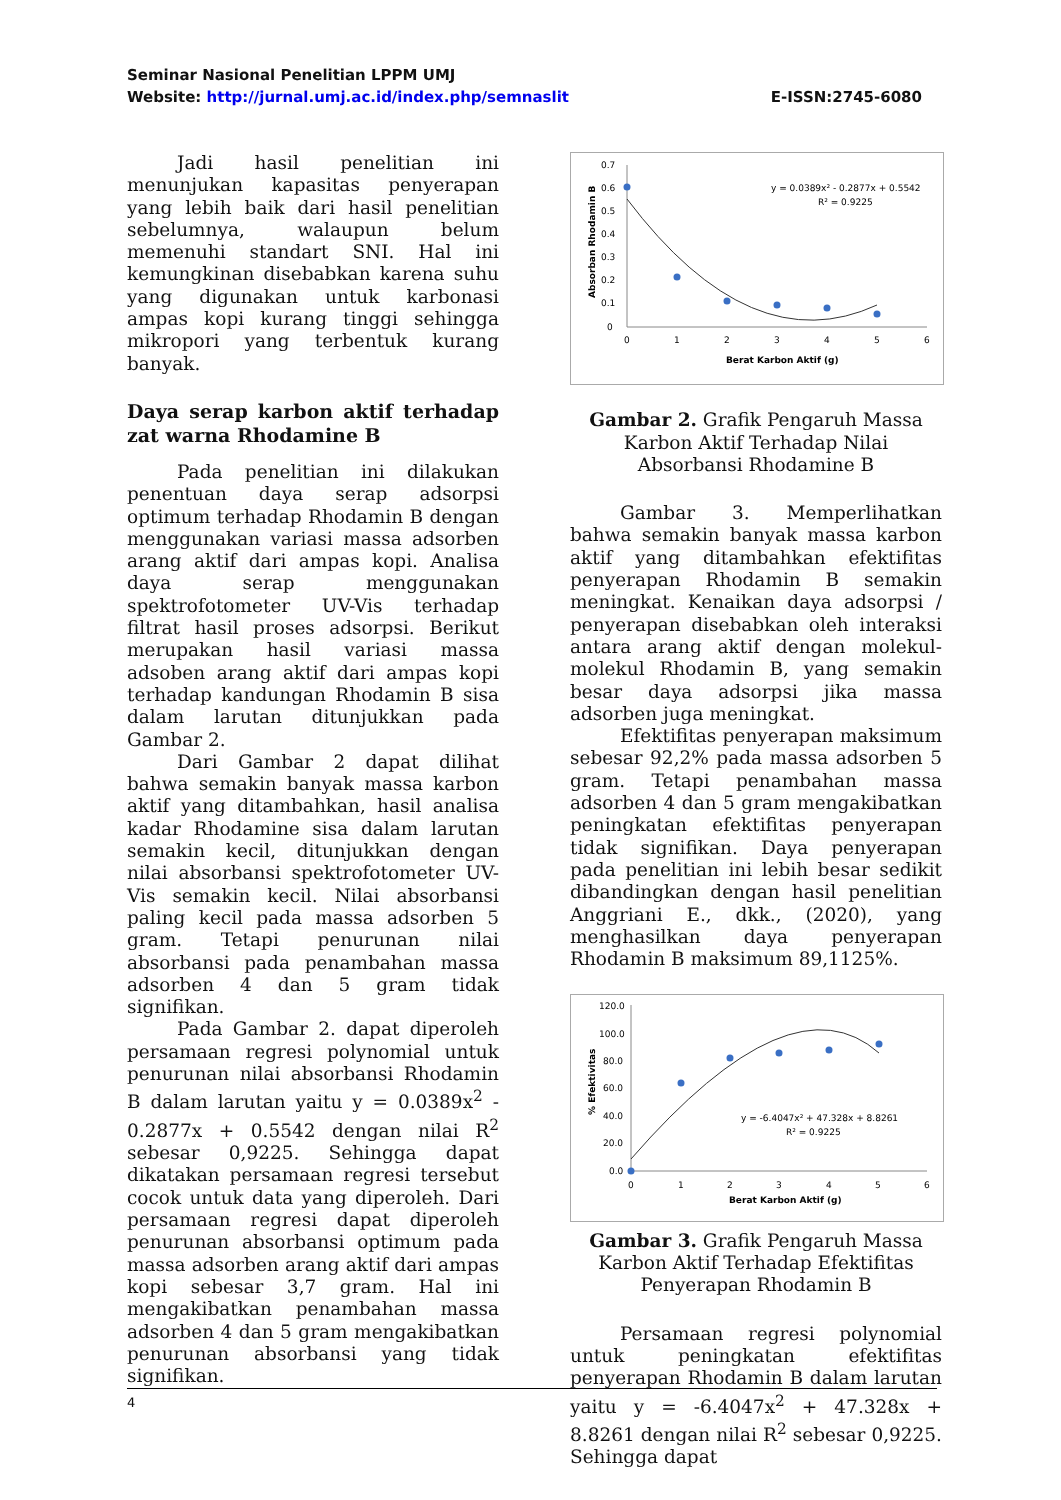Seminar Nasional Penelitian LPPM UMJ
Website: http://jurnal.umj.ac.id/index.php/semnaslit E-ISSN:2745-6080
Jadi hasil penelitian ini menunjukan kapasitas penyerapan yang lebih baik dari hasil penelitian sebelumnya, walaupun belum memenuhi standart SNI. Hal ini kemungkinan disebabkan karena suhu yang digunakan untuk karbonasi ampas kopi kurang tinggi sehingga mikropori yang terbentuk kurang banyak.
Daya serap karbon aktif terhadap zat warna Rhodamine B
Pada penelitian ini dilakukan penentuan daya serap adsorpsi optimum terhadap Rhodamin B dengan menggunakan variasi massa adsorben arang aktif dari ampas kopi. Analisa daya serap menggunakan spektrofotometer UV-Vis terhadap filtrat hasil proses adsorpsi. Berikut merupakan hasil variasi massa adsoben arang aktif dari ampas kopi terhadap kandungan Rhodamin B sisa dalam larutan ditunjukkan pada Gambar 2.
Dari Gambar 2 dapat dilihat bahwa semakin banyak massa karbon aktif yang ditambahkan, hasil analisa kadar Rhodamine sisa dalam larutan semakin kecil, ditunjukkan dengan nilai absorbansi spektrofotometer UV- Vis semakin kecil. Nilai absorbansi paling kecil pada massa adsorben 5 gram. Tetapi penurunan nilai absorbansi pada penambahan massa adsorben 4 dan 5 gram tidak signifikan.
Pada Gambar 2. dapat diperoleh persamaan regresi polynomial untuk penurunan nilai absorbansi Rhodamin B dalam larutan yaitu y = 0.0389x<sup>2</sup> - 0.2877x + 0.5542 dengan nilai R<sup>2</sup> sebesar 0,9225. Sehingga dapat dikatakan persamaan regresi tersebut cocok untuk data yang diperoleh. Dari persamaan regresi dapat diperoleh penurunan absorbansi optimum pada massa adsorben arang aktif dari ampas kopi sebesar 3,7 gram. Hal ini mengakibatkan penambahan massa adsorben 4 dan 5 gram mengakibatkan penurunan absorbansi yang tidak signifikan.
0.7
0.6
0.5
0.4
0.3
0.2
0.1
0
0
1
2
3
4
5
6
Berat Karbon Aktif (g)
Absorban Rhodamin B
y = 0.0389x² - 0.2877x + 0.5542
R² = 0.9225
Gambar 2. Grafik Pengaruh Massa Karbon Aktif Terhadap Nilai Absorbansi Rhodamine B
Gambar 3. Memperlihatkan bahwa semakin banyak massa karbon aktif yang ditambahkan efektifitas penyerapan Rhodamin B semakin meningkat. Kenaikan daya adsorpsi / penyerapan disebabkan oleh interaksi antara arang aktif dengan molekul-molekul Rhodamin B, yang semakin besar daya adsorpsi jika massa adsorben juga meningkat.
Efektifitas penyerapan maksimum sebesar 92,2% pada massa adsorben 5 gram. Tetapi penambahan massa adsorben 4 dan 5 gram mengakibatkan peningkatan efektifitas penyerapan tidak signifikan. Daya penyerapan pada penelitian ini lebih besar sedikit dibandingkan dengan hasil penelitian Anggriani E., dkk., (2020), yang menghasilkan daya penyerapan Rhodamin B maksimum 89,1125%.
120.0
100.0
80.0
60.0
40.0
20.0
0.0
0
1
2
3
4
5
6
Berat Karbon Aktif (g)
% Efektivitas
y = -6.4047x² + 47.328x + 8.8261
R² = 0.9225
Gambar 3. Grafik Pengaruh Massa Karbon Aktif Terhadap Efektifitas Penyerapan Rhodamin B
Persamaan regresi polynomial untuk peningkatan efektifitas penyerapan Rhodamin B dalam larutan yaitu y = -6.4047x<sup>2</sup> + 47.328x + 8.8261 dengan nilai R<sup>2</sup> sebesar 0,9225. Sehingga dapat
4